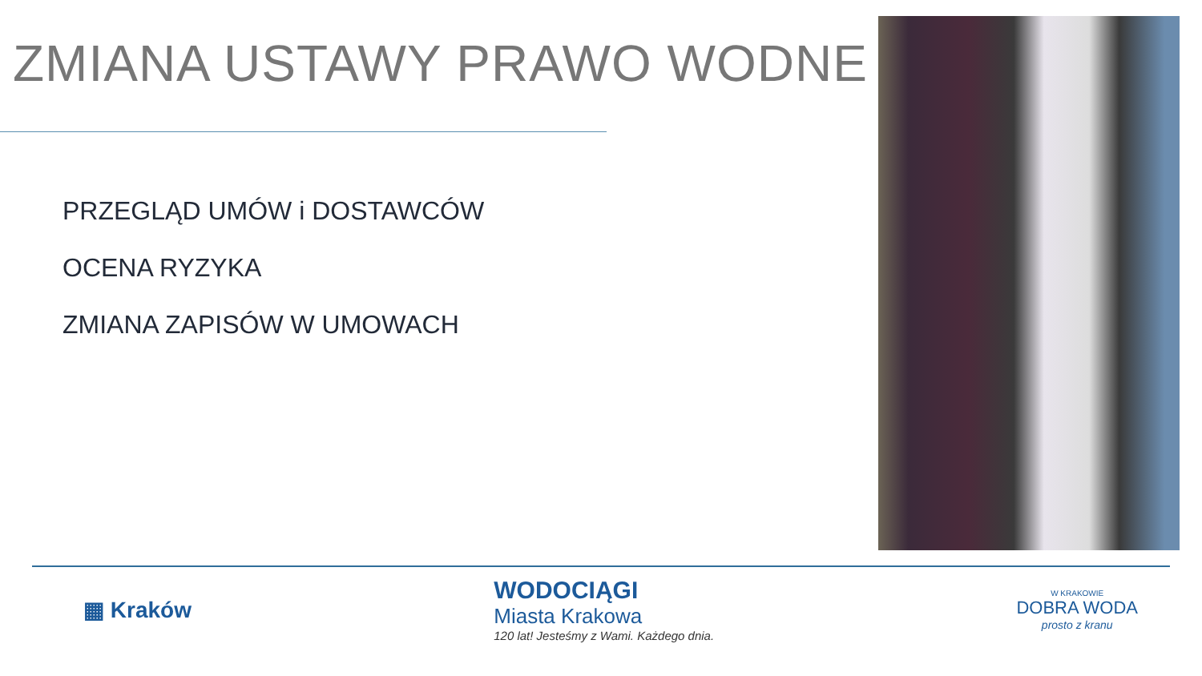ZMIANA USTAWY PRAWO WODNE
PRZEGLĄD UMÓW i DOSTAWCÓW
OCENA RYZYKA
ZMIANA ZAPISÓW W UMOWACH
▦ Kraków
WODOCIĄGI
Miasta Krakowa
120 lat! Jesteśmy z Wami. Każdego dnia.
W KRAKOWIE
DOBRA WODA
prosto z kranu